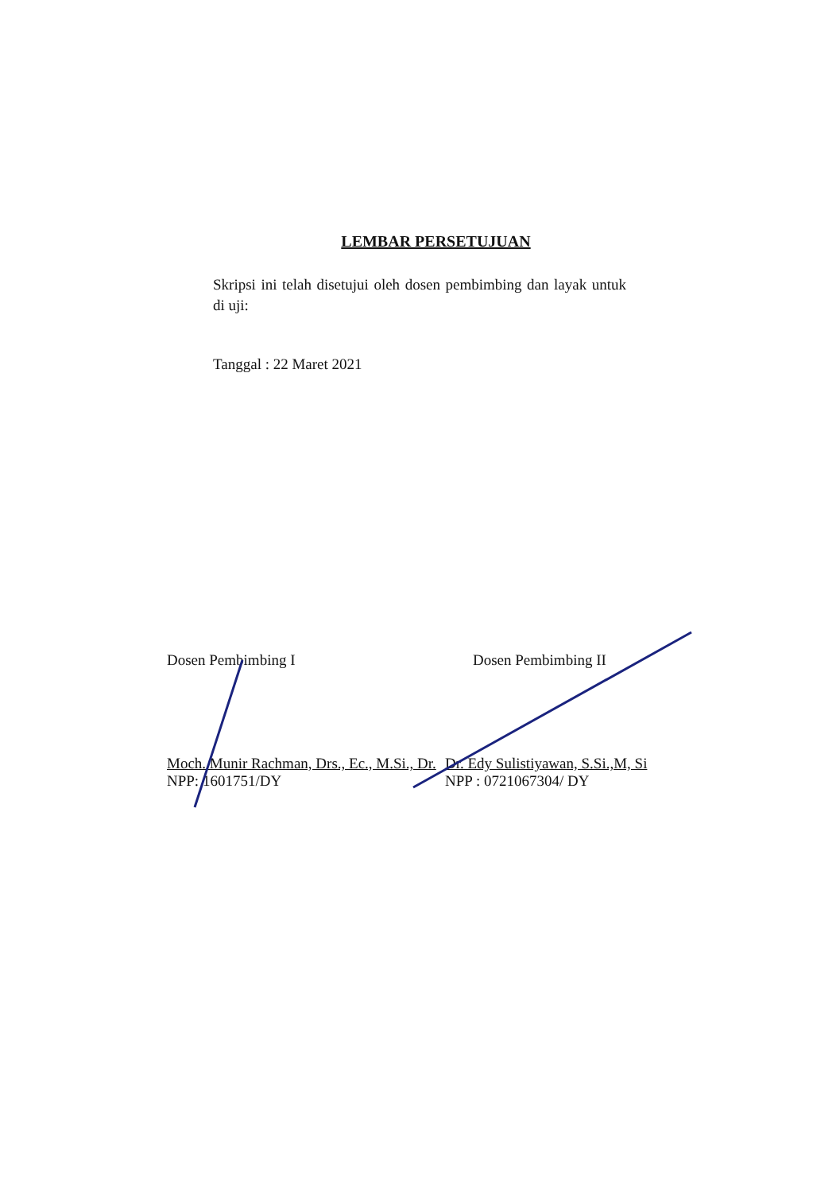LEMBAR PERSETUJUAN
Skripsi ini telah disetujui oleh dosen pembimbing dan layak untuk di uji:
Tanggal : 22 Maret 2021
Dosen Pembimbing I
Moch. Munir Rachman, Drs., Ec., M.Si., Dr.
NPP: 1601751/DY
Dosen Pembimbing II
Dr. Edy Sulistiyawan, S.Si.,M, Si
NPP : 0721067304/ DY